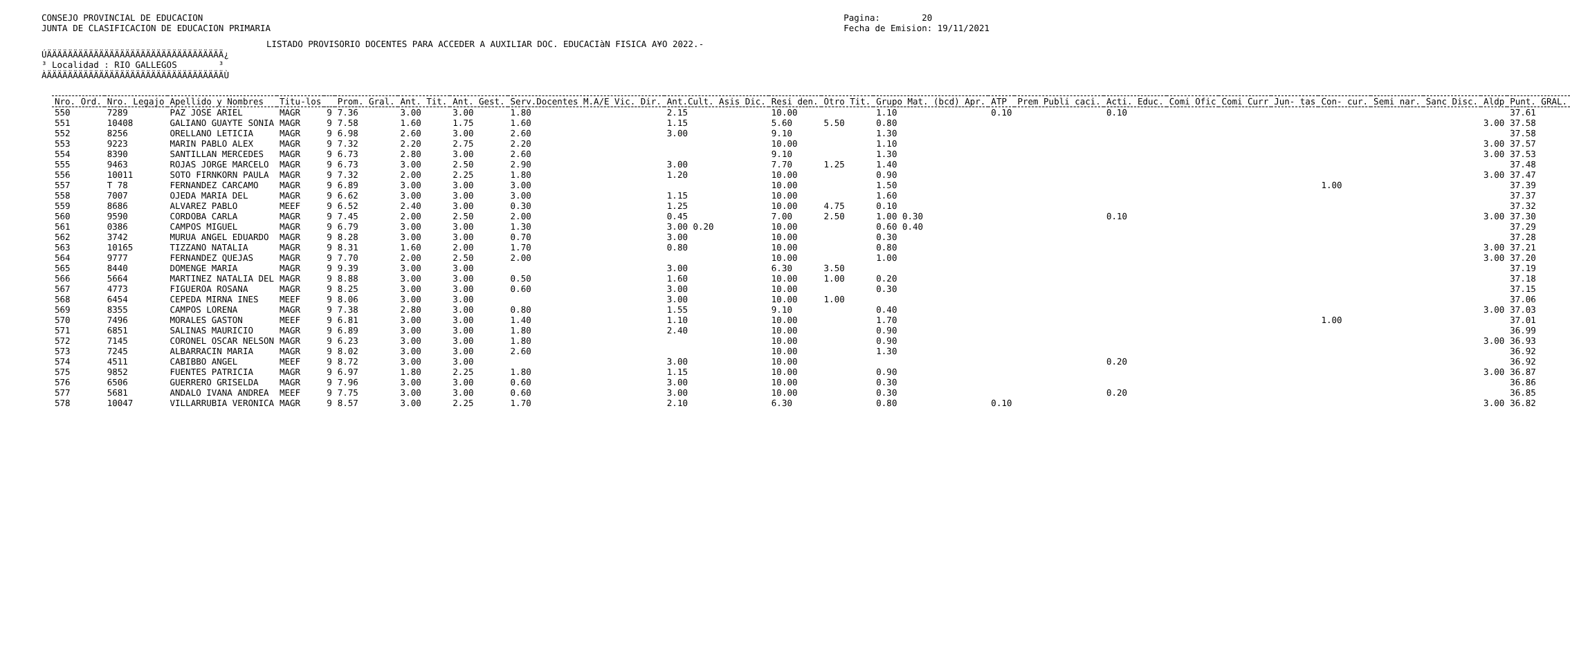CONSEJO PROVINCIAL DE EDUCACION
JUNTA DE CLASIFICACION DE EDUCACION PRIMARIA
Pagina:        20
Fecha de Emision: 19/11/2021
LISTADO PROVISORIO DOCENTES PARA ACCEDER A AUXILIAR DOC. EDUCACIàN FISICA A¥O 2022.-
ÚÄÄÄÄÄÄÄÄÄÄÄÄÄÄÄÄÄÄÄÄÄÄÄÄÄÄÄÄÄÄÄÄÄÄ¿
³ Localidad : RIO GALLEGOS        ³
ÀÄÄÄÄÄÄÄÄÄÄÄÄÄÄÄÄÄÄÄÄÄÄÄÄÄÄÄÄÄÄÄÄÄÄÙ
| Nro. Ord. | Nro. Legajo | Apellido y Nombres | Titu-los | | Prom. Gral. | Ant. Tit. | Ant. Gest. | Serv.Docentes M.A/E Vic. Dir. | Ant.Cult. Asis Dic. | Resi den. | Otro Tit. | Grupo Mat. (bcd) Apr. | ATP | Prem Publi caci. | Acti. Educ. | Comi Ofic | Comi Curr | Jun- tas | Con- cur. | Semi nar. | Sanc Disc. | Aldp | Punt. GRAL. |
| --- | --- | --- | --- | --- | --- | --- | --- | --- | --- | --- | --- | --- | --- | --- | --- | --- | --- | --- | --- | --- | --- | --- | --- |
| 550 | 7289 | PAZ JOSE ARIEL | MAGR | 9 | 7.36 | 3.00 | 3.00 | 1.80 | 2.15 | 10.00 | | 1.10 | 0.10 | | 0.10 | | | | | | | | 37.61 |
| 551 | 10408 | GALIANO GUAYTE SONIA | MAGR | 9 | 7.58 | 1.60 | 1.75 | 1.60 | 1.15 | 5.60 | 5.50 | 0.80 | | | | | | | | | | 3.00 | 37.58 |
| 552 | 8256 | ORELLANO LETICIA | MAGR | 9 | 6.98 | 2.60 | 3.00 | 2.60 | 3.00 | 9.10 | | 1.30 | | | | | | | | | | | 37.58 |
| 553 | 9223 | MARIN PABLO ALEX | MAGR | 9 | 7.32 | 2.20 | 2.75 | 2.20 | | 10.00 | | 1.10 | | | | | | | | | | 3.00 | 37.57 |
| 554 | 8390 | SANTILLAN MERCEDES | MAGR | 9 | 6.73 | 2.80 | 3.00 | 2.60 | | 9.10 | | 1.30 | | | | | | | | | | 3.00 | 37.53 |
| 555 | 9463 | ROJAS JORGE MARCELO | MAGR | 9 | 6.73 | 3.00 | 2.50 | 2.90 | 3.00 | 7.70 | 1.25 | 1.40 | | | | | | | | | | | 37.48 |
| 556 | 10011 | SOTO FIRNKORN PAULA | MAGR | 9 | 7.32 | 2.00 | 2.25 | 1.80 | 1.20 | 10.00 | | 0.90 | | | | | | | | | | 3.00 | 37.47 |
| 557 | T 78 | FERNANDEZ CARCAMO | MAGR | 9 | 6.89 | 3.00 | 3.00 | 3.00 | | 10.00 | | 1.50 | | | | | | | 1.00 | | | | 37.39 |
| 558 | 7007 | OJEDA MARIA DEL | MAGR | 9 | 6.62 | 3.00 | 3.00 | 3.00 | 1.15 | 10.00 | | 1.60 | | | | | | | | | | | 37.37 |
| 559 | 8686 | ALVAREZ PABLO | MEEF | 9 | 6.52 | 2.40 | 3.00 | 0.30 | 1.25 | 10.00 | 4.75 | 0.10 | | | | | | | | | | | 37.32 |
| 560 | 9590 | CORDOBA CARLA | MAGR | 9 | 7.45 | 2.00 | 2.50 | 2.00 | 0.45 | 7.00 | 2.50 | 1.00 0.30 | | | 0.10 | | | | | | | 3.00 | 37.30 |
| 561 | 0386 | CAMPOS MIGUEL | MAGR | 9 | 6.79 | 3.00 | 3.00 | 1.30 | 3.00 0.20 | 10.00 | | 0.60 0.40 | | | | | | | | | | | 37.29 |
| 562 | 3742 | MURUA ANGEL EDUARDO | MAGR | 9 | 8.28 | 3.00 | 3.00 | 0.70 | 3.00 | 10.00 | | 0.30 | | | | | | | | | | | 37.28 |
| 563 | 10165 | TIZZANO NATALIA | MAGR | 9 | 8.31 | 1.60 | 2.00 | 1.70 | 0.80 | 10.00 | | 0.80 | | | | | | | | | | 3.00 | 37.21 |
| 564 | 9777 | FERNANDEZ QUEJAS | MAGR | 9 | 7.70 | 2.00 | 2.50 | 2.00 | | 10.00 | | 1.00 | | | | | | | | | | 3.00 | 37.20 |
| 565 | 8440 | DOMENGE MARIA | MAGR | 9 | 9.39 | 3.00 | 3.00 | | 3.00 | 6.30 | 3.50 | | | | | | | | | | | | 37.19 |
| 566 | 5664 | MARTINEZ NATALIA DEL | MAGR | 9 | 8.88 | 3.00 | 3.00 | 0.50 | 1.60 | 10.00 | 1.00 | 0.20 | | | | | | | | | | | 37.18 |
| 567 | 4773 | FIGUEROA ROSANA | MAGR | 9 | 8.25 | 3.00 | 3.00 | 0.60 | 3.00 | 10.00 | | 0.30 | | | | | | | | | | | 37.15 |
| 568 | 6454 | CEPEDA MIRNA INES | MEEF | 9 | 8.06 | 3.00 | 3.00 | | 3.00 | 10.00 | 1.00 | | | | | | | | | | | | 37.06 |
| 569 | 8355 | CAMPOS LORENA | MAGR | 9 | 7.38 | 2.80 | 3.00 | 0.80 | 1.55 | 9.10 | | 0.40 | | | | | | | | | | 3.00 | 37.03 |
| 570 | 7496 | MORALES GASTON | MEEF | 9 | 6.81 | 3.00 | 3.00 | 1.40 | 1.10 | 10.00 | | 1.70 | | | | | | | 1.00 | | | | 37.01 |
| 571 | 6851 | SALINAS MAURICIO | MAGR | 9 | 6.89 | 3.00 | 3.00 | 1.80 | 2.40 | 10.00 | | 0.90 | | | | | | | | | | | 36.99 |
| 572 | 7145 | CORONEL OSCAR NELSON | MAGR | 9 | 6.23 | 3.00 | 3.00 | 1.80 | | 10.00 | | 0.90 | | | | | | | | | | 3.00 | 36.93 |
| 573 | 7245 | ALBARRACIN MARIA | MAGR | 9 | 8.02 | 3.00 | 3.00 | 2.60 | | 10.00 | | 1.30 | | | | | | | | | | | 36.92 |
| 574 | 4511 | CABIBBO ANGEL | MEEF | 9 | 8.72 | 3.00 | 3.00 | | 3.00 | 10.00 | | | | | 0.20 | | | | | | | | 36.92 |
| 575 | 9852 | FUENTES PATRICIA | MAGR | 9 | 6.97 | 1.80 | 2.25 | 1.80 | 1.15 | 10.00 | | 0.90 | | | | | | | | | | 3.00 | 36.87 |
| 576 | 6506 | GUERRERO GRISELDA | MAGR | 9 | 7.96 | 3.00 | 3.00 | 0.60 | 3.00 | 10.00 | | 0.30 | | | | | | | | | | | 36.86 |
| 577 | 5681 | ANDALO IVANA ANDREA | MEEF | 9 | 7.75 | 3.00 | 3.00 | 0.60 | 3.00 | 10.00 | | 0.30 | | | 0.20 | | | | | | | | 36.85 |
| 578 | 10047 | VILLARRUBIA VERONICA | MAGR | 9 | 8.57 | 3.00 | 2.25 | 1.70 | 2.10 | 6.30 | | 0.80 | 0.10 | | | | | | | | | 3.00 | 36.82 |